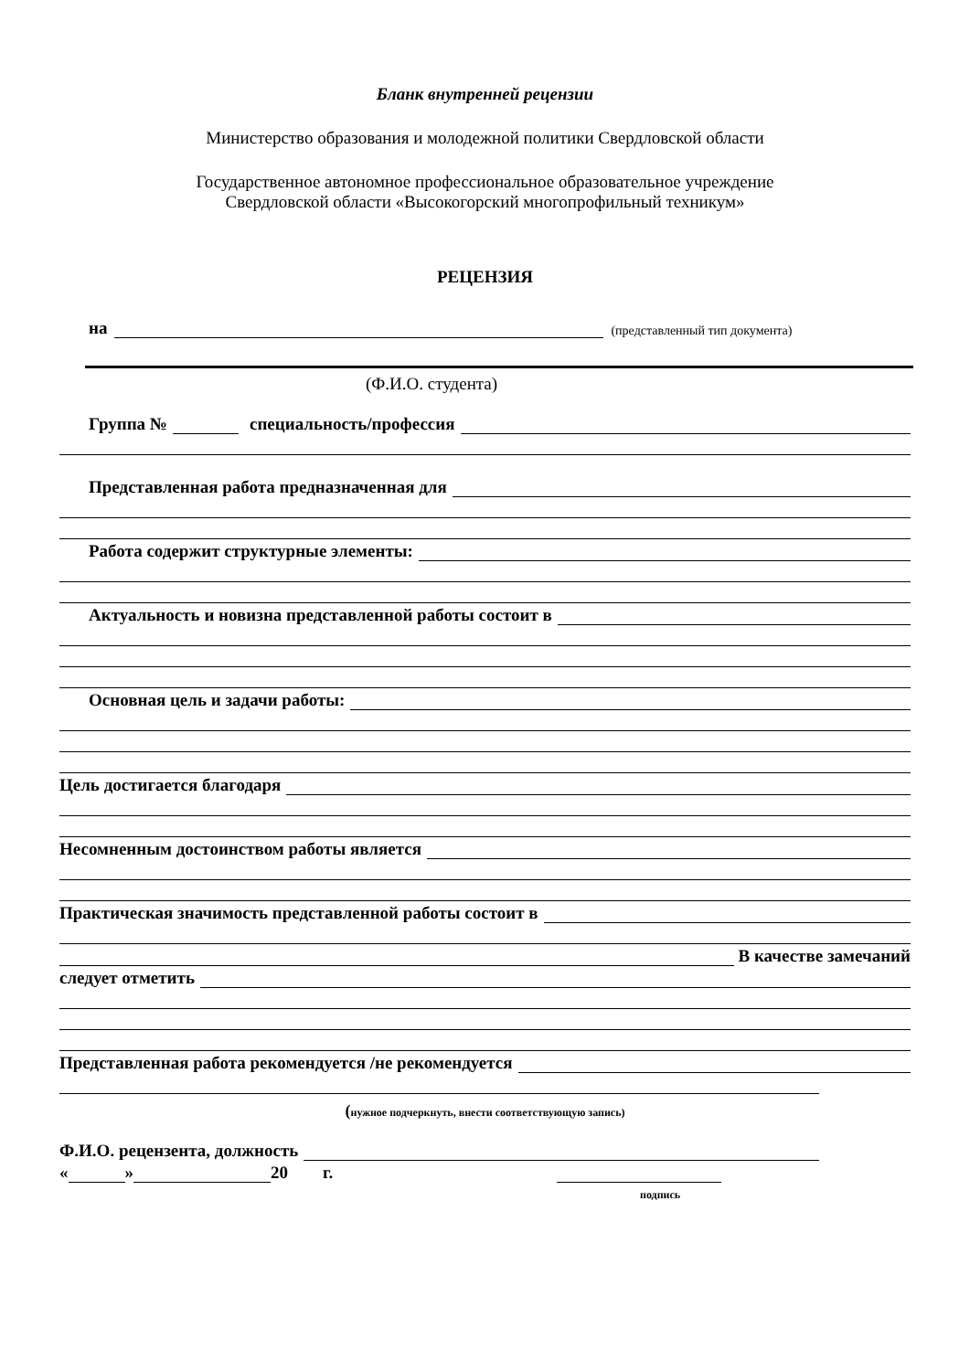Бланк внутренней рецензии
Министерство образования и молодежной политики Свердловской области
Государственное автономное профессиональное образовательное учреждение
Свердловской области «Высокогорский многопрофильный техникум»
РЕЦЕНЗИЯ
на (представленный тип документа)
(Ф.И.О. студента)
Группа № специальность/профессия
Представленная работа предназначенная для
Работа содержит структурные элементы:
Актуальность и новизна представленной работы состоит в
Основная цель и задачи работы:
Цель достигается благодаря
Несомненным достоинством работы является
Практическая значимость представленной работы состоит в
В качестве замечаний
следует отметить
Представленная работа рекомендуется /не рекомендуется
(нужное подчеркнуть, внести соответствующую запись)
Ф.И.О. рецензента, должность
« » 20 г.
подпись